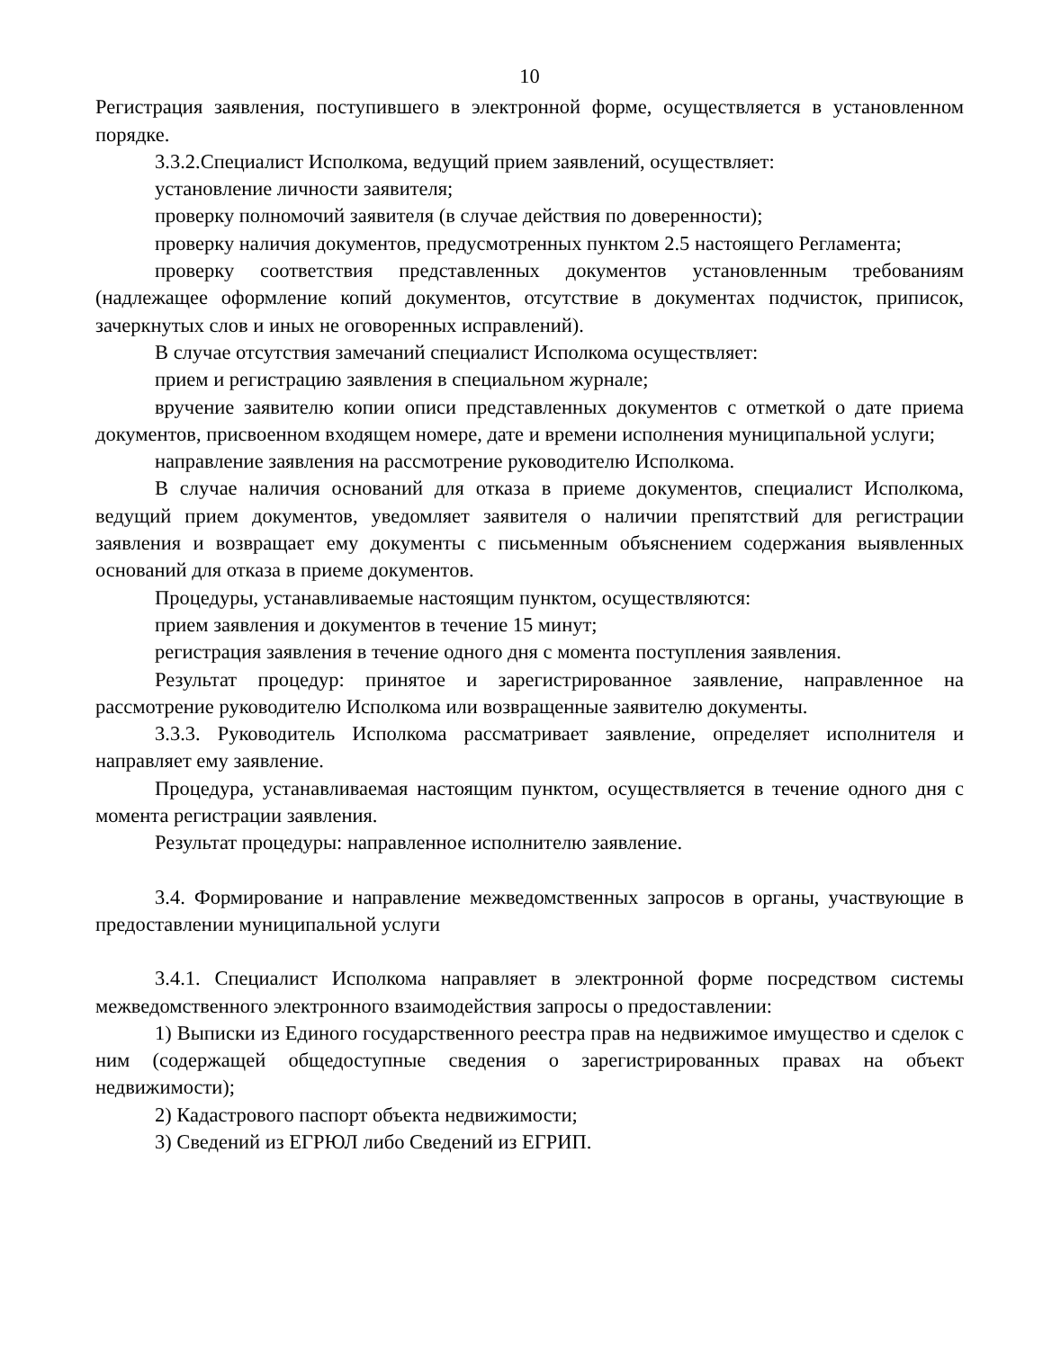10
Регистрация заявления, поступившего в электронной форме, осуществляется в установленном порядке.
3.3.2.Специалист Исполкома, ведущий прием заявлений, осуществляет:
установление личности заявителя;
проверку полномочий заявителя (в случае действия по доверенности);
проверку наличия документов, предусмотренных пунктом 2.5 настоящего Регламента;
проверку соответствия представленных документов установленным требованиям (надлежащее оформление копий документов, отсутствие в документах подчисток, приписок, зачеркнутых слов и иных не оговоренных исправлений).
В случае отсутствия замечаний специалист Исполкома осуществляет:
прием и регистрацию заявления в специальном журнале;
вручение заявителю копии описи представленных документов с отметкой о дате приема документов, присвоенном входящем номере, дате и времени исполнения муниципальной услуги;
направление заявления на рассмотрение руководителю Исполкома.
В случае наличия оснований для отказа в приеме документов, специалист Исполкома, ведущий прием документов, уведомляет заявителя о наличии препятствий для регистрации заявления и возвращает ему документы с письменным объяснением содержания выявленных оснований для отказа в приеме документов.
Процедуры, устанавливаемые настоящим пунктом, осуществляются:
прием заявления и документов в течение 15 минут;
регистрация заявления в течение одного дня с момента поступления заявления.
Результат процедур: принятое и зарегистрированное заявление, направленное на рассмотрение руководителю Исполкома или возвращенные заявителю документы.
3.3.3. Руководитель Исполкома рассматривает заявление, определяет исполнителя и направляет ему заявление.
Процедура, устанавливаемая настоящим пунктом, осуществляется в течение одного дня с момента регистрации заявления.
Результат процедуры: направленное исполнителю заявление.
3.4. Формирование и направление межведомственных запросов в органы, участвующие в предоставлении муниципальной услуги
3.4.1. Специалист Исполкома направляет в электронной форме посредством системы межведомственного электронного взаимодействия запросы о предоставлении:
1) Выписки из Единого государственного реестра прав на недвижимое имущество и сделок с ним (содержащей общедоступные сведения о зарегистрированных правах на объект недвижимости);
2) Кадастрового паспорт объекта недвижимости;
3) Сведений из ЕГРЮЛ либо Сведений из ЕГРИП.